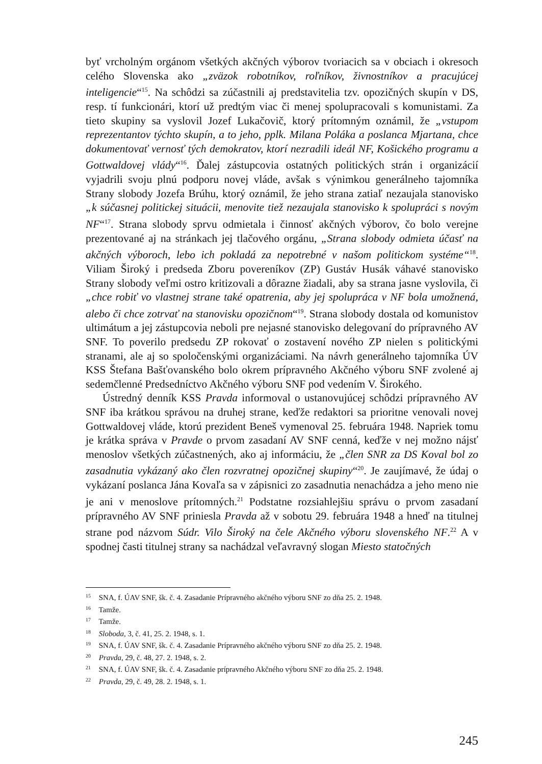byť vrcholným orgánom všetkých akčných výborov tvoriacich sa v obciach i okresoch celého Slovenska ako „zväzok robotníkov, roľníkov, živnostníkov a pracujúcej inteligencie“<sup>15</sup>. Na schôdzi sa zúčastnili aj predstavitelia tzv. opozičných skupín v DS, resp. tí funkcionári, ktorí už predtým viac či menej spolupracovali s komunistami. Za tieto skupiny sa vyslovil Jozef Lukačovič, ktorý prítomným oznámil, že „vstupom reprezentantov týchto skupín, a to jeho, pplk. Milana Poláka a poslanca Mjartana, chce dokumentovať vernosť tých demokratov, ktorí nezradili ideál NF, Košického programu a Gottwaldovej vlády“<sup>16</sup>. Ďalej zástupcovia ostatných politických strán i organizácií vyjadrili svoju plnú podporu novej vláde, avšak s výnimkou generálneho tajomníka Strany slobody Jozefa Brúhu, ktorý oznámil, že jeho strana zatiaľ nezaujala stanovisko „k súčasnej politickej situácii, menovite tiež nezaujala stanovisko k spolupráci s novým NF“<sup>17</sup>. Strana slobody sprvu odmietala i činnosť akčných výborov, čo bolo verejne prezentované aj na stránkach jej tlačového orgánu, „Strana slobody odmieta účasť na akčných výboroch, lebo ich pokladá za nepotrebné v našom politickom systéme“<sup>18</sup>. Viliam Široký i predseda Zboru povereníkov (ZP) Gustáv Husák váhavé stanovisko Strany slobody veľmi ostro kritizovali a dôrazne žiadali, aby sa strana jasne vyslovila, či „chce robiť vo vlastnej strane také opatrenia, aby jej spolupráca v NF bola umožnená, alebo či chce zotrvať na stanovisku opozičnom“<sup>19</sup>. Strana slobody dostala od komunistov ultimátum a jej zástupcovia neboli pre nejasné stanovisko delegovaní do prípravného AV SNF. To poverilo predsedu ZP rokovať o zostavení nového ZP nielen s politickými stranami, ale aj so spoločenskými organizáciami. Na návrh generálneho tajomníka ÚV KSS Štefana Bašťovanského bolo okrem prípravného Akčného výboru SNF zvolené aj sedemčlenné Predsedníctvo Akčného výboru SNF pod vedením V. Širokého.
Ústredný denník KSS Pravda informoval o ustanovujúcej schôdzi prípravného AV SNF iba krátkou správou na druhej strane, keďže redaktori sa prioritne venovali novej Gottwaldovej vláde, ktorú prezident Beneš vymenoval 25. februára 1948. Napriek tomu je krátka správa v Pravde o prvom zasadaní AV SNF cenná, keďže v nej možno nájsť menoslov všetkých zúčastnených, ako aj informáciu, že „člen SNR za DS Koval bol zo zasadnutia vykázaný ako člen rozvratnej opozičnej skupiny“<sup>20</sup>. Je zaujímavé, že údaj o vykázaní poslanca Jána Kovaľa sa v zápisnici zo zasadnutia nenachádza a jeho meno nie je ani v menoslove prítomných.<sup>21</sup> Podstatne rozsiahlejšiu správu o prvom zasadaní prípravného AV SNF priniesla Pravda až v sobotu 29. februára 1948 a hneď na titulnej strane pod názvom Súdr. Vilo Široký na čele Akčného výboru slovenského NF.<sup>22</sup> A v spodnej časti titulnej strany sa nachádzal veľavravný slogan Miesto statočných
<sup>15</sup> SNA, f. ÚAV SNF, šk. č. 4. Zasadanie Prípravného akčného výboru SNF zo dňa 25. 2. 1948.
<sup>16</sup> Tamže.
<sup>17</sup> Tamže.
<sup>18</sup> Sloboda, 3, č. 41, 25. 2. 1948, s. 1.
<sup>19</sup> SNA, f. ÚAV SNF, šk. č. 4. Zasadanie Prípravného akčného výboru SNF zo dňa 25. 2. 1948.
<sup>20</sup> Pravda, 29, č. 48, 27. 2. 1948, s. 2.
<sup>21</sup> SNA, f. ÚAV SNF, šk. č. 4. Zasadanie prípravného Akčného výboru SNF zo dňa 25. 2. 1948.
<sup>22</sup> Pravda, 29, č. 49, 28. 2. 1948, s. 1.
245